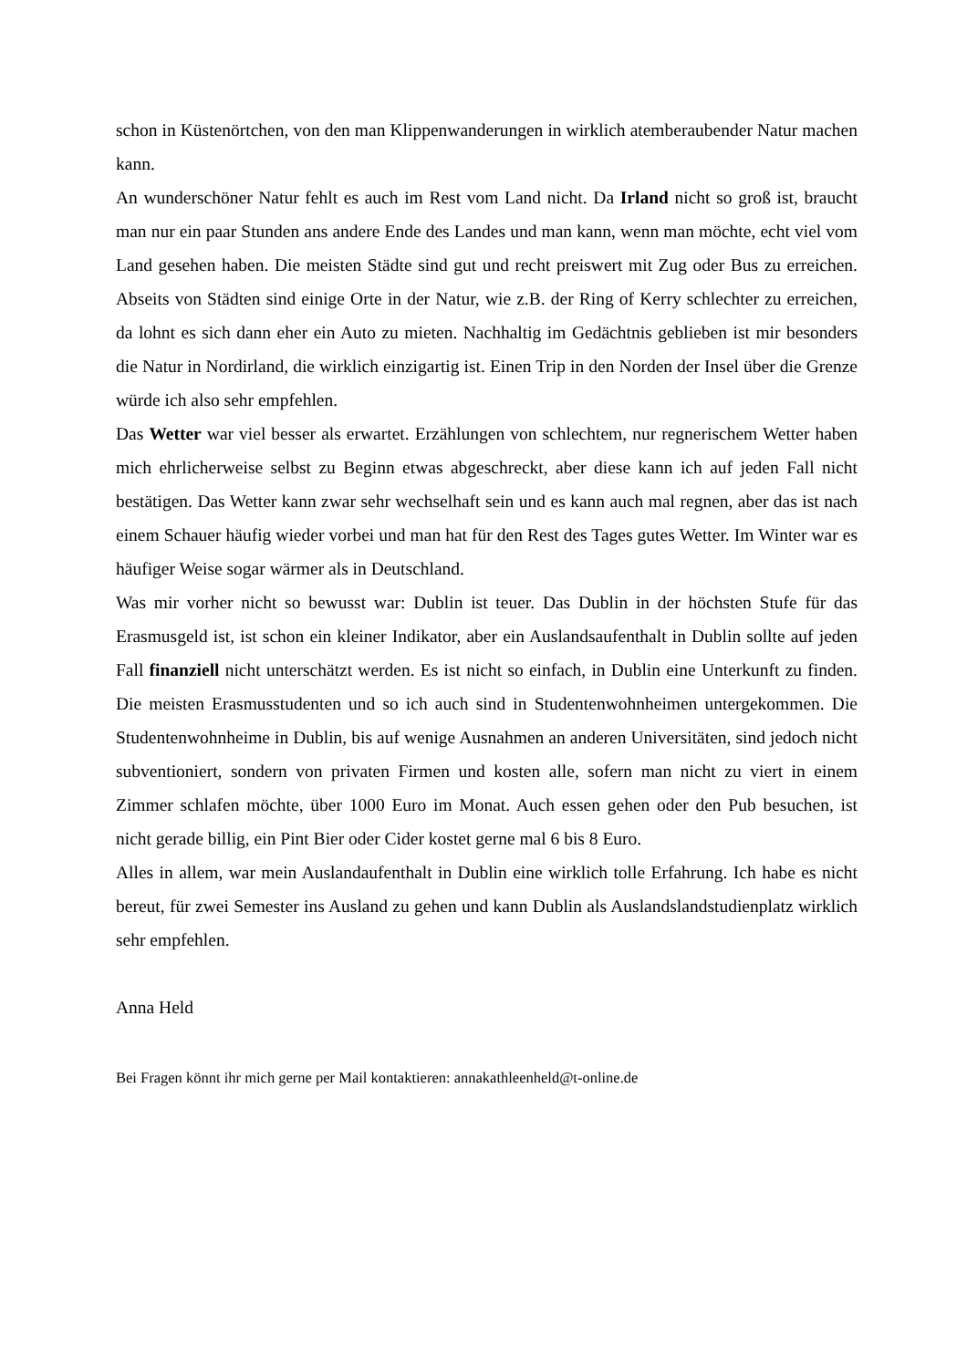schon in Küstenörtchen, von den man Klippenwanderungen in wirklich atemberaubender Natur machen kann.
An wunderschöner Natur fehlt es auch im Rest vom Land nicht. Da Irland nicht so groß ist, braucht man nur ein paar Stunden ans andere Ende des Landes und man kann, wenn man möchte, echt viel vom Land gesehen haben. Die meisten Städte sind gut und recht preiswert mit Zug oder Bus zu erreichen. Abseits von Städten sind einige Orte in der Natur, wie z.B. der Ring of Kerry schlechter zu erreichen, da lohnt es sich dann eher ein Auto zu mieten. Nachhaltig im Gedächtnis geblieben ist mir besonders die Natur in Nordirland, die wirklich einzigartig ist. Einen Trip in den Norden der Insel über die Grenze würde ich also sehr empfehlen.
Das Wetter war viel besser als erwartet. Erzählungen von schlechtem, nur regnerischem Wetter haben mich ehrlicherweise selbst zu Beginn etwas abgeschreckt, aber diese kann ich auf jeden Fall nicht bestätigen. Das Wetter kann zwar sehr wechselhaft sein und es kann auch mal regnen, aber das ist nach einem Schauer häufig wieder vorbei und man hat für den Rest des Tages gutes Wetter. Im Winter war es häufiger Weise sogar wärmer als in Deutschland.
Was mir vorher nicht so bewusst war: Dublin ist teuer. Das Dublin in der höchsten Stufe für das Erasmusgeld ist, ist schon ein kleiner Indikator, aber ein Auslandsaufenthalt in Dublin sollte auf jeden Fall finanziell nicht unterschätzt werden. Es ist nicht so einfach, in Dublin eine Unterkunft zu finden. Die meisten Erasmusstudenten und so ich auch sind in Studentenwohnheimen untergekommen. Die Studentenwohnheime in Dublin, bis auf wenige Ausnahmen an anderen Universitäten, sind jedoch nicht subventioniert, sondern von privaten Firmen und kosten alle, sofern man nicht zu viert in einem Zimmer schlafen möchte, über 1000 Euro im Monat. Auch essen gehen oder den Pub besuchen, ist nicht gerade billig, ein Pint Bier oder Cider kostet gerne mal 6 bis 8 Euro.
Alles in allem, war mein Auslandaufenthalt in Dublin eine wirklich tolle Erfahrung. Ich habe es nicht bereut, für zwei Semester ins Ausland zu gehen und kann Dublin als Auslandslandstudienplatz wirklich sehr empfehlen.
Anna Held
Bei Fragen könnt ihr mich gerne per Mail kontaktieren: annakathleenheld@t-online.de